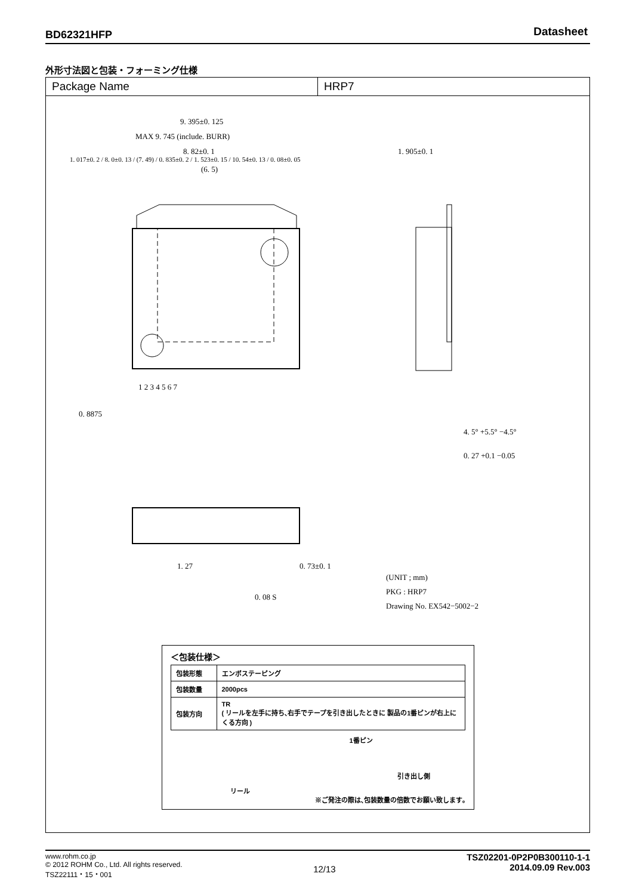BD62321HFP Datasheet
外形寸法図と包装・フォーミング仕様
Package Name HRP7
9. 395±0. 125
MAX 9. 745 (include. BURR)
8. 82±0. 1
(6. 5)
1. 905±0. 1
1 2 3 4 5 6 7
0. 8875
4. 5° +5.5° −4.5°
0. 27 +0.1 −0.05
1. 27 0. 73±0. 1
0. 08 S
(UNIT ; mm)
PKG : HRP7
Drawing No. EX542−5002−2
1. 017±0. 2 / 8. 0±0. 13 / (7. 49) / 0. 835±0. 2 / 1. 523±0. 15 / 10. 54±0. 13 / 0. 08±0. 05
＜包装仕様＞
| 包装形態 | エンボステーピング |
| 包装数量 | 2000pcs |
| 包装方向 | TR ( リールを左手に持ち､右手でテープを引き出したときに 製品の1番ピンが右上にくる方向 ) |
1番ピン
引き出し側
リール
※ご発注の際は､包装数量の倍数でお願い致します｡
www.rohm.co.jp
© 2012 ROHM Co., Ltd. All rights reserved.
TSZ22111・15・001
12/13
TSZ02201-0P2P0B300110-1-1
2014.09.09 Rev.003